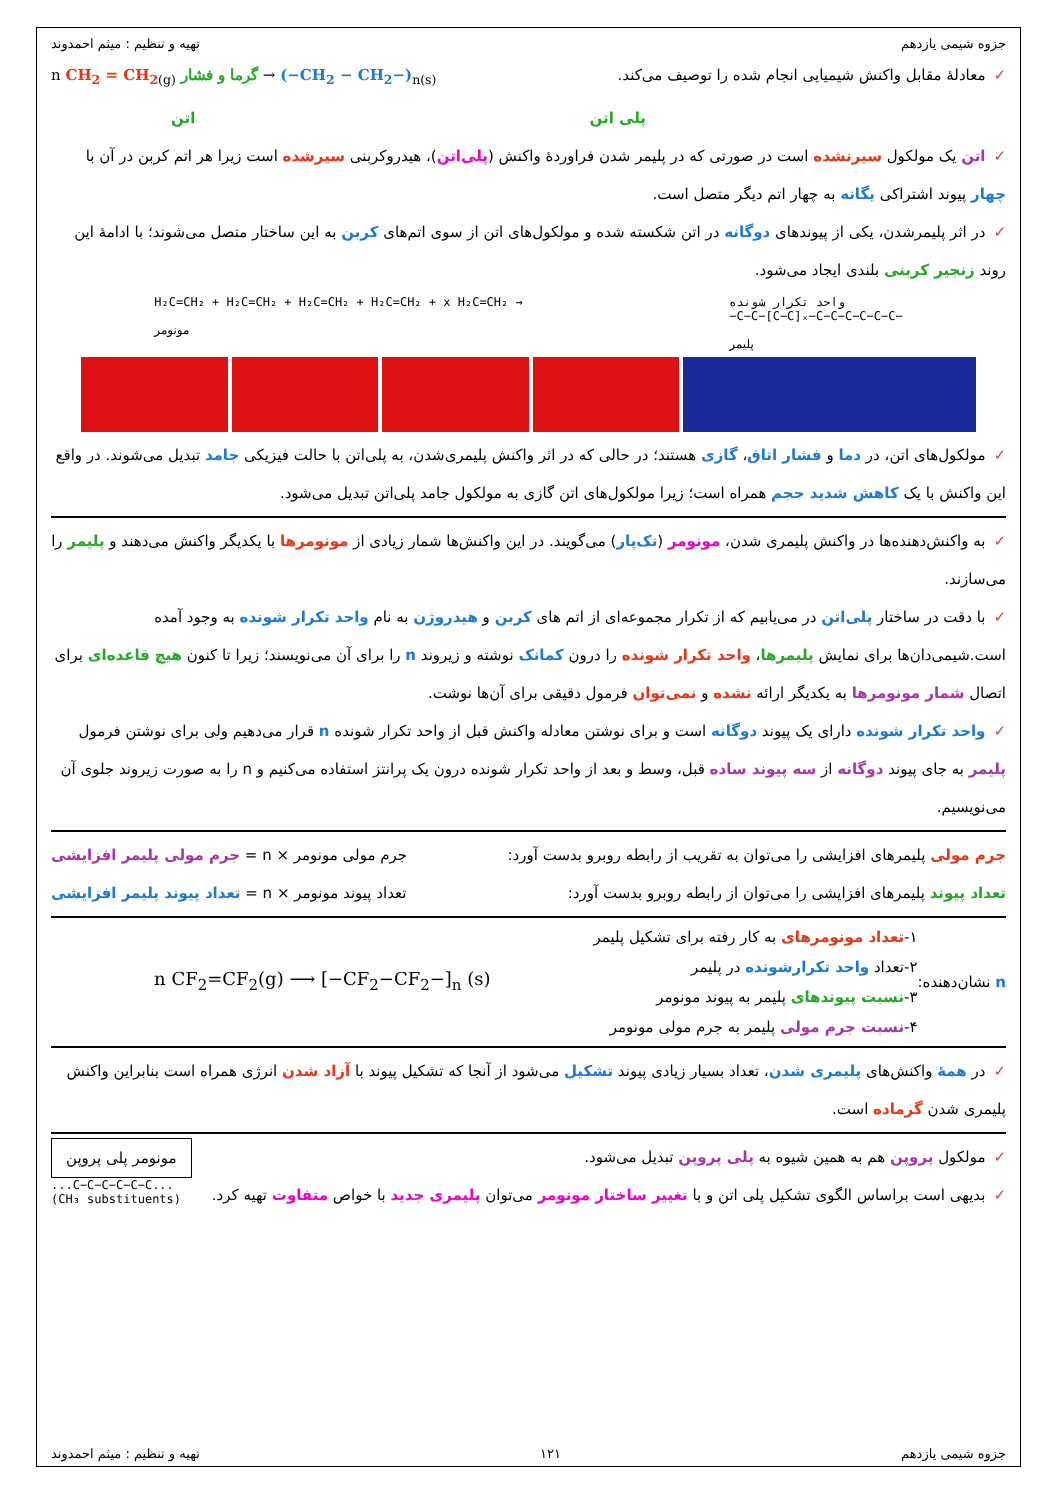جزوه شیمی یازدهم تهیه و تنظیم : میثم احمدوند
✓معادلهٔ مقابل واکنش شیمیایی انجام شده را توصیف می‌کند.
n CH<sub>2</sub> = CH<sub>2</sub><sub>(g)</sub> گرما و فشار → (−CH<sub>2</sub> − CH<sub>2</sub>−)<sub>n(s)</sub>
پلی اتن اتن
✓اتن یک مولکول سیرنشده است در صورتی که در پلیمر شدن فراوردهٔ واکنش (پلی‌اتن)، هیدروکربنی سیرشده است زیرا هر اتم کربن در آن با چهار پیوند اشتراکی یگانه به چهار اتم دیگر متصل است.
✓در اثر پلیمرشدن، یکی از پیوندهای دوگانه در اتن شکسته شده و مولکول‌های اتن از سوی اتم‌های کربن به این ساختار متصل می‌شوند؛ با ادامهٔ این روند زنجیر کربنی بلندی ایجاد می‌شود.
H₂C=CH₂ + H₂C=CH₂ + H₂C=CH₂ + H₂C=CH₂ + x H₂C=CH₂ →
مونومر
واحد تکرار شونده
−C−C−[C−C]ₓ−C−C−C−C−C−C−
پلیمر
✓مولکول‌های اتن، در دما و فشار اتاق، گازی هستند؛ در حالی که در اثر واکنش پلیمری‌شدن، به پلی‌اتن با حالت فیزیکی جامد تبدیل می‌شوند. در واقع این واکنش با یک کاهش شدید حجم همراه است؛ زیرا مولکول‌های اتن گازی به مولکول جامد پلی‌اتن تبدیل می‌شود.
✓به واکنش‌دهنده‌ها در واکنش پلیمری شدن، مونومر (تک‌پار) می‌گویند. در این واکنش‌ها شمار زیادی از مونومرها با یکدیگر واکنش می‌دهند و پلیمر را می‌سازند.
✓با دقت در ساختار پلی‌اتن در می‌یابیم که از تکرار مجموعه‌ای از اتم های کربن و هیدروژن به نام واحد تکرار شونده به وجود آمده است.شیمی‌دان‌ها برای نمایش پلیمرها، واحد تکرار شونده را درون کمانک نوشته و زیروند n را برای آن می‌نویسند؛ زیرا تا کنون هیچ قاعده‌ای برای اتصال شمار مونومرها به یکدیگر ارائه نشده و نمی‌توان فرمول دقیقی برای آن‌ها نوشت.
✓واحد تکرار شونده دارای یک پیوند دوگانه است و برای نوشتن معادله واکنش قبل از واحد تکرار شونده n قرار می‌دهیم ولی برای نوشتن فرمول پلیمر به جای پیوند دوگانه از سه پیوند ساده قبل، وسط و بعد از واحد تکرار شونده درون یک پرانتز استفاده می‌کنیم و n را به صورت زیروند جلوی آن می‌نویسیم.
جرم مولی پلیمرهای افزایشی را می‌توان به تقریب از رابطه روبرو بدست آورد:
جرم مولی مونومر × n = جرم مولی پلیمر افزایشی
تعداد پیوند پلیمرهای افزایشی را می‌توان از رابطه روبرو بدست آورد:
تعداد پیوند مونومر × n = تعداد پیوند پلیمر افزایشی
n نشان‌دهنده:
۱-تعداد مونومرهای به کار رفته برای تشکیل پلیمر
۲-تعداد واحد تکرارشونده در پلیمر
۳-نسبت پیوندهای پلیمر به پیوند مونومر
۴-نسبت جرم مولی پلیمر به جرم مولی مونومر
n CF<sub>2</sub>=CF<sub>2</sub>(g) ⟶ [−CF<sub>2</sub>−CF<sub>2</sub>−]<sub>n</sub> (s)
✓در همهٔ واکنش‌های پلیمری شدن، تعداد بسیار زیادی پیوند تشکیل می‌شود از آنجا که تشکیل پیوند با آزاد شدن انرژی همراه است بنابراین واکنش پلیمری شدن گرماده است.
✓مولکول پروپن هم به همین شیوه به پلی پروپن تبدیل می‌شود.
✓بدیهی است براساس الگوی تشکیل پلی اتن و با تغییر ساختار مونومر می‌توان پلیمری جدید با خواص متفاوت تهیه کرد.
مونومر پلی پروپن
...C−C−C−C−C−C...
(CH₃ substituents)
جزوه شیمی یازدهم ۱۲۱ تهیه و تنظیم : میثم احمدوند